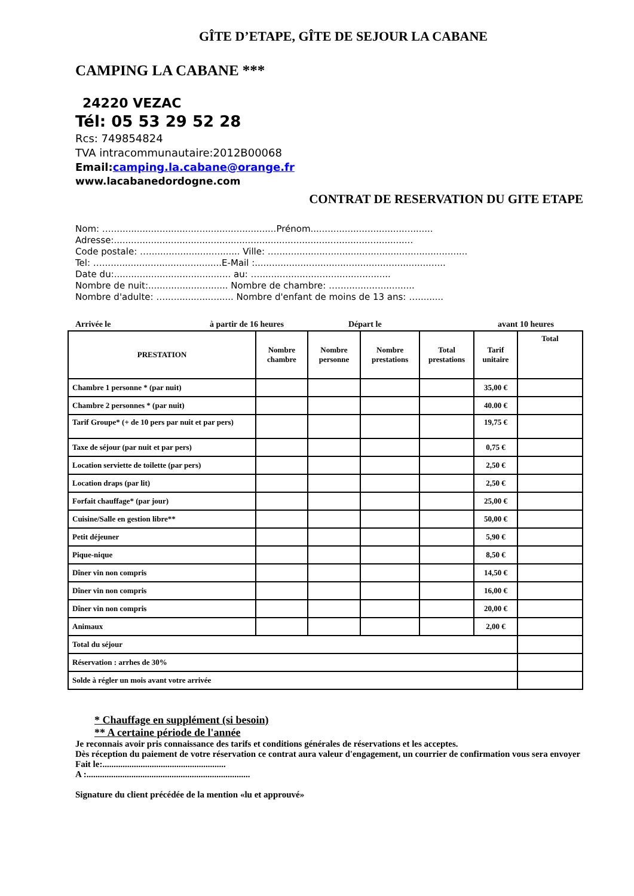GÎTE D’ETAPE, GÎTE DE SEJOUR LA CABANE
CAMPING LA CABANE ***
24220 VEZAC
Tél: 05 53 29 52 28
Rcs: 749854824
TVA intracommunautaire:2012B00068
Email:camping.la.cabane@orange.fr
www.lacabanedordogne.com
CONTRAT DE RESERVATION DU GITE ETAPE
Nom: …..........................................................Prénom...........................................
Adresse:.........................................................................................................
Code postale: …................................ Ville: …...................................................................
Tel: …..........................................E-Mail :...................................................................
Date du:......................................... au: …..............................................
Nombre de nuit:............................ Nombre de chambre: …...........................
Nombre d'adulte: …........................ Nombre d'enfant de moins de 13 ans: ….........
Arrivée le à partir de 16 heures Départ le avant 10 heures
| PRESTATION | Nombre chambre | Nombre personne | Nombre prestations | Total prestations | Tarif unitaire | Total |
| --- | --- | --- | --- | --- | --- | --- |
| Chambre 1 personne * (par nuit) | | | | | 35,00 € | |
| Chambre 2 personnes * (par nuit) | | | | | 40.00 € | |
| Tarif Groupe* (+ de 10 pers par nuit et par pers) | | | | | 19,75 € | |
| Taxe de séjour (par nuit et par pers) | | | | | 0,75 € | |
| Location serviette de toilette (par pers) | | | | | 2,50 € | |
| Location draps (par lit) | | | | | 2,50 € | |
| Forfait chauffage* (par jour) | | | | | 25,00 € | |
| Cuisine/Salle en gestion libre** | | | | | 50,00 € | |
| Petit déjeuner | | | | | 5,90 € | |
| Pique-nique | | | | | 8,50 € | |
| Dîner vin non compris | | | | | 14,50 € | |
| Dîner vin non compris | | | | | 16,00 € | |
| Dîner vin non compris | | | | | 20,00 € | |
| Animaux | | | | | 2,00 € | |
| Total du séjour | | | | | | |
| Réservation : arrhes de 30% | | | | | | |
| Solde à régler un mois avant votre arrivée | | | | | | |
* Chauffage en supplément (si besoin)
** A certaine période de l'année
Je reconnais avoir pris connaissance des tarifs et conditions générales de réservations et les acceptes.
Dès réception du paiement de votre réservation ce contrat aura valeur d'engagement, un courrier de confirmation vous sera envoyer Fait le:.......................................................
A :.........................................................................
Signature du client précédée de la mention «lu et approuvé»